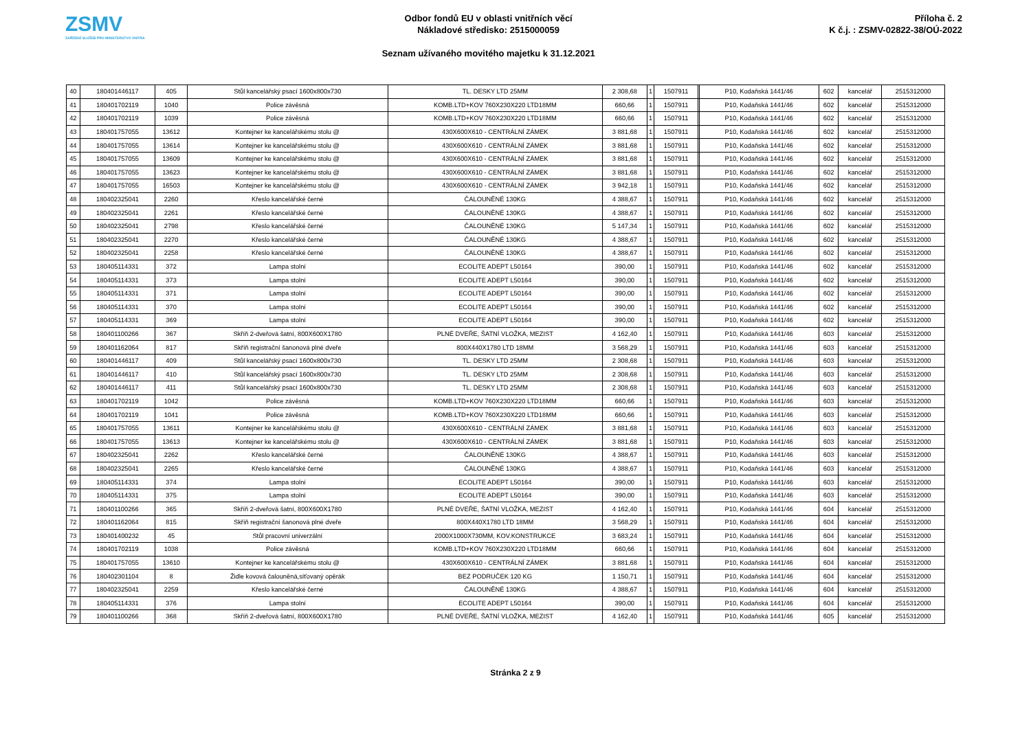ZSMV
ZAŘÍZENÍ SLUŽEB PRO MINISTERSTVO VNITRA
Odbor fondů EU v oblasti vnitřních věcí
Nákladové středisko: 2515000059
Seznam užívaného movitého majetku k 31.12.2021
Příloha č. 2
K č.j. : ZSMV-02822-38/OÚ-2022
| 40 | 180401446117 | 405 | Stůl kancelářský psací 1600x800x730 | TL. DESKY LTD 25MM | 2 308,68 | 1 | 1507911 | | P10, Kodaňská 1441/46 | 602 | kancelář | 2515312000 |
| 41 | 180401702119 | 1040 | Police závěsná | KOMB.LTD+KOV 760X230X220 LTD18MM | 660,66 | 1 | 1507911 | | P10, Kodaňská 1441/46 | 602 | kancelář | 2515312000 |
| 42 | 180401702119 | 1039 | Police závěsná | KOMB.LTD+KOV 760X230X220 LTD18MM | 660,66 | 1 | 1507911 | | P10, Kodaňská 1441/46 | 602 | kancelář | 2515312000 |
| 43 | 180401757055 | 13612 | Kontejner ke kancelářskému stolu @ | 430X600X610 - CENTRÁLNÍ ZÁMEK | 3 881,68 | 1 | 1507911 | | P10, Kodaňská 1441/46 | 602 | kancelář | 2515312000 |
| 44 | 180401757055 | 13614 | Kontejner ke kancelářskému stolu @ | 430X600X610 - CENTRÁLNÍ ZÁMEK | 3 881,68 | 1 | 1507911 | | P10, Kodaňská 1441/46 | 602 | kancelář | 2515312000 |
| 45 | 180401757055 | 13609 | Kontejner ke kancelářskému stolu @ | 430X600X610 - CENTRÁLNÍ ZÁMEK | 3 881,68 | 1 | 1507911 | | P10, Kodaňská 1441/46 | 602 | kancelář | 2515312000 |
| 46 | 180401757055 | 13623 | Kontejner ke kancelářskému stolu @ | 430X600X610 - CENTRÁLNÍ ZÁMEK | 3 881,68 | 1 | 1507911 | | P10, Kodaňská 1441/46 | 602 | kancelář | 2515312000 |
| 47 | 180401757055 | 16503 | Kontejner ke kancelářskému stolu @ | 430X600X610 - CENTRÁLNÍ ZÁMEK | 3 942,18 | 1 | 1507911 | | P10, Kodaňská 1441/46 | 602 | kancelář | 2515312000 |
| 48 | 180402325041 | 2260 | Křeslo kancelářské černé | ČALOUNĚNÉ 130KG | 4 388,67 | 1 | 1507911 | | P10, Kodaňská 1441/46 | 602 | kancelář | 2515312000 |
| 49 | 180402325041 | 2261 | Křeslo kancelářské černé | ČALOUNĚNÉ 130KG | 4 388,67 | 1 | 1507911 | | P10, Kodaňská 1441/46 | 602 | kancelář | 2515312000 |
| 50 | 180402325041 | 2798 | Křeslo kancelářské černé | ČALOUNĚNÉ 130KG | 5 147,34 | 1 | 1507911 | | P10, Kodaňská 1441/46 | 602 | kancelář | 2515312000 |
| 51 | 180402325041 | 2270 | Křeslo kancelářské černé | ČALOUNĚNÉ 130KG | 4 388,67 | 1 | 1507911 | | P10, Kodaňská 1441/46 | 602 | kancelář | 2515312000 |
| 52 | 180402325041 | 2258 | Křeslo kancelářské černé | ČALOUNĚNÉ 130KG | 4 388,67 | 1 | 1507911 | | P10, Kodaňská 1441/46 | 602 | kancelář | 2515312000 |
| 53 | 180405114331 | 372 | Lampa stolní | ECOLITE ADEPT L50164 | 390,00 | 1 | 1507911 | | P10, Kodaňská 1441/46 | 602 | kancelář | 2515312000 |
| 54 | 180405114331 | 373 | Lampa stolní | ECOLITE ADEPT L50164 | 390,00 | 1 | 1507911 | | P10, Kodaňská 1441/46 | 602 | kancelář | 2515312000 |
| 55 | 180405114331 | 371 | Lampa stolní | ECOLITE ADEPT L50164 | 390,00 | 1 | 1507911 | | P10, Kodaňská 1441/46 | 602 | kancelář | 2515312000 |
| 56 | 180405114331 | 370 | Lampa stolní | ECOLITE ADEPT L50164 | 390,00 | 1 | 1507911 | | P10, Kodaňská 1441/46 | 602 | kancelář | 2515312000 |
| 57 | 180405114331 | 369 | Lampa stolní | ECOLITE ADEPT L50164 | 390,00 | 1 | 1507911 | | P10, Kodaňská 1441/46 | 602 | kancelář | 2515312000 |
| 58 | 180401100266 | 367 | Skříň 2-dveřová šatní, 800X600X1780 | PLNÉ DVEŘE, ŠATNÍ VLOŽKA, MEZIST | 4 162,40 | 1 | 1507911 | | P10, Kodaňská 1441/46 | 603 | kancelář | 2515312000 |
| 59 | 180401162064 | 817 | Skříň registrační šanonová plné dveře | 800X440X1780 LTD 18MM | 3 568,29 | 1 | 1507911 | | P10, Kodaňská 1441/46 | 603 | kancelář | 2515312000 |
| 60 | 180401446117 | 409 | Stůl kancelářský psací 1600x800x730 | TL. DESKY LTD 25MM | 2 308,68 | 1 | 1507911 | | P10, Kodaňská 1441/46 | 603 | kancelář | 2515312000 |
| 61 | 180401446117 | 410 | Stůl kancelářský psací 1600x800x730 | TL. DESKY LTD 25MM | 2 308,68 | 1 | 1507911 | | P10, Kodaňská 1441/46 | 603 | kancelář | 2515312000 |
| 62 | 180401446117 | 411 | Stůl kancelářský psací 1600x800x730 | TL. DESKY LTD 25MM | 2 308,68 | 1 | 1507911 | | P10, Kodaňská 1441/46 | 603 | kancelář | 2515312000 |
| 63 | 180401702119 | 1042 | Police závěsná | KOMB.LTD+KOV 760X230X220 LTD18MM | 660,66 | 1 | 1507911 | | P10, Kodaňská 1441/46 | 603 | kancelář | 2515312000 |
| 64 | 180401702119 | 1041 | Police závěsná | KOMB.LTD+KOV 760X230X220 LTD18MM | 660,66 | 1 | 1507911 | | P10, Kodaňská 1441/46 | 603 | kancelář | 2515312000 |
| 65 | 180401757055 | 13611 | Kontejner ke kancelářskému stolu @ | 430X600X610 - CENTRÁLNÍ ZÁMEK | 3 881,68 | 1 | 1507911 | | P10, Kodaňská 1441/46 | 603 | kancelář | 2515312000 |
| 66 | 180401757055 | 13613 | Kontejner ke kancelářskému stolu @ | 430X600X610 - CENTRÁLNÍ ZÁMEK | 3 881,68 | 1 | 1507911 | | P10, Kodaňská 1441/46 | 603 | kancelář | 2515312000 |
| 67 | 180402325041 | 2262 | Křeslo kancelářské černé | ČALOUNĚNÉ 130KG | 4 388,67 | 1 | 1507911 | | P10, Kodaňská 1441/46 | 603 | kancelář | 2515312000 |
| 68 | 180402325041 | 2265 | Křeslo kancelářské černé | ČALOUNĚNÉ 130KG | 4 388,67 | 1 | 1507911 | | P10, Kodaňská 1441/46 | 603 | kancelář | 2515312000 |
| 69 | 180405114331 | 374 | Lampa stolní | ECOLITE ADEPT L50164 | 390,00 | 1 | 1507911 | | P10, Kodaňská 1441/46 | 603 | kancelář | 2515312000 |
| 70 | 180405114331 | 375 | Lampa stolní | ECOLITE ADEPT L50164 | 390,00 | 1 | 1507911 | | P10, Kodaňská 1441/46 | 603 | kancelář | 2515312000 |
| 71 | 180401100266 | 365 | Skříň 2-dveřová šatní, 800X600X1780 | PLNÉ DVEŘE, ŠATNÍ VLOŽKA, MEZIST | 4 162,40 | 1 | 1507911 | | P10, Kodaňská 1441/46 | 604 | kancelář | 2515312000 |
| 72 | 180401162064 | 815 | Skříň registrační šanonová plné dveře | 800X440X1780 LTD 18MM | 3 568,29 | 1 | 1507911 | | P10, Kodaňská 1441/46 | 604 | kancelář | 2515312000 |
| 73 | 180401400232 | 45 | Stůl pracovní univerzální | 2000X1000X730MM, KOV.KONSTRUKCE | 3 683,24 | 1 | 1507911 | | P10, Kodaňská 1441/46 | 604 | kancelář | 2515312000 |
| 74 | 180401702119 | 1038 | Police závěsná | KOMB.LTD+KOV 760X230X220 LTD18MM | 660,66 | 1 | 1507911 | | P10, Kodaňská 1441/46 | 604 | kancelář | 2515312000 |
| 75 | 180401757055 | 13610 | Kontejner ke kancelářskému stolu @ | 430X600X610 - CENTRÁLNÍ ZÁMEK | 3 881,68 | 1 | 1507911 | | P10, Kodaňská 1441/46 | 604 | kancelář | 2515312000 |
| 76 | 180402301104 | 8 | Židle kovová čalouněná,síťovaný opěrák | BEZ PODRUČEK 120 KG | 1 150,71 | 1 | 1507911 | | P10, Kodaňská 1441/46 | 604 | kancelář | 2515312000 |
| 77 | 180402325041 | 2259 | Křeslo kancelářské černé | ČALOUNĚNÉ 130KG | 4 388,67 | 1 | 1507911 | | P10, Kodaňská 1441/46 | 604 | kancelář | 2515312000 |
| 78 | 180405114331 | 376 | Lampa stolní | ECOLITE ADEPT L50164 | 390,00 | 1 | 1507911 | | P10, Kodaňská 1441/46 | 604 | kancelář | 2515312000 |
| 79 | 180401100266 | 368 | Skříň 2-dveřová šatní, 800X600X1780 | PLNÉ DVEŘE, ŠATNÍ VLOŽKA, MEZIST | 4 162,40 | 1 | 1507911 | | P10, Kodaňská 1441/46 | 605 | kancelář | 2515312000 |
Stránka 2 z 9